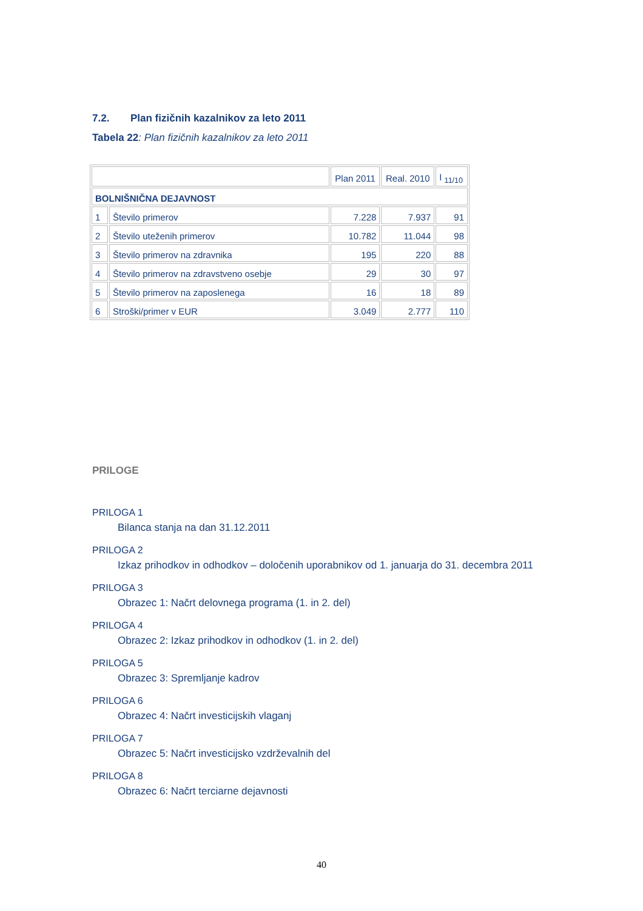7.2. Plan fizičnih kazalnikov za leto 2011
Tabela 22: Plan fizičnih kazalnikov za leto 2011
| | | Plan 2011 | Real. 2010 | I <sub>11/10</sub> |
| BOLNIŠNIČNA DEJAVNOST | | | | |
| 1 | Število primerov | 7.228 | 7.937 | 91 |
| 2 | Število uteženih primerov | 10.782 | 11.044 | 98 |
| 3 | Število primerov na zdravnika | 195 | 220 | 88 |
| 4 | Število primerov na zdravstveno osebje | 29 | 30 | 97 |
| 5 | Število primerov na zaposlenega | 16 | 18 | 89 |
| 6 | Stroški/primer v EUR | 3.049 | 2.777 | 110 |
PRILOGE
PRILOGA 1
Bilanca stanja na dan 31.12.2011
PRILOGA 2
Izkaz prihodkov in odhodkov – določenih uporabnikov od 1. januarja do 31. decembra 2011
PRILOGA 3
Obrazec 1: Načrt delovnega programa (1. in 2. del)
PRILOGA 4
Obrazec 2: Izkaz prihodkov in odhodkov (1. in 2. del)
PRILOGA 5
Obrazec 3: Spremljanje kadrov
PRILOGA 6
Obrazec 4: Načrt investicijskih vlaganj
PRILOGA 7
Obrazec 5: Načrt investicijsko vzdrževalnih del
PRILOGA 8
Obrazec 6: Načrt terciarne dejavnosti
40